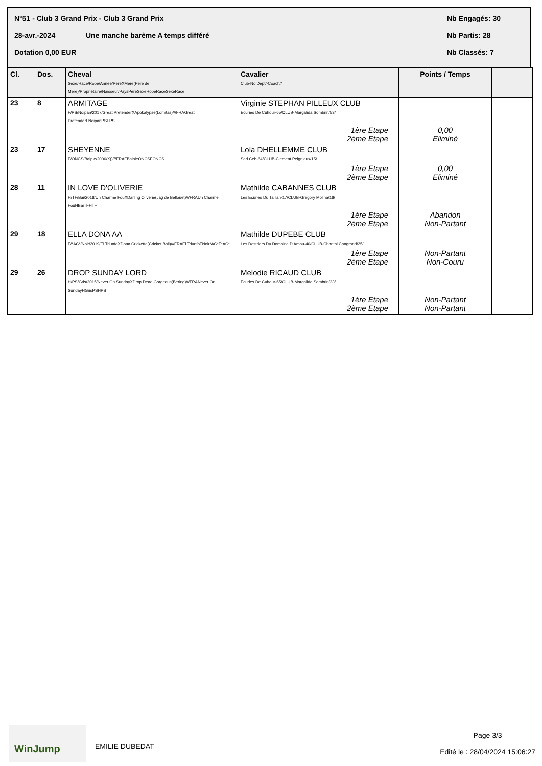N°51 - Club 3 Grand Prix - Club 3 Grand Prix Nb Engagés: 30
28-avr.-2024 Une manche barème A temps différé Nb Partis: 28
Dotation 0,00 EUR Nb Classés: 7
| Cl. | Dos. | Cheval Sexe/Race/Robe/Année/PèreXMère(Père de Mère)/Propriétaire/Naisseur/PaysPèreSexeRobeRaceSexeRace | Cavalier Club-No Dept/-Coach// | Points / Temps | |
| --- | --- | --- | --- | --- | --- |
| 23 | 8 | ARMITAGE F/PS/Noipan/2017/Great PretenderXApokalypse(Lomitas)///FRAGreat PretenderFNoipanPSFPS | Virginie STEPHAN PILLEUX CLUB Ecuries De Cuhour-65/CLUB-Margalida Sombrin/53/ | | |
| | | | 1ère Etape 2ème Etape | 0,00 Eliminé | |
| 23 | 17 | SHEYENNE F/ONCS/Baipie/2006/X()///FRAFBaipieONCSFONCS | Lola DHELLEMME CLUB Sarl Ceb-64/CLUB-Clement Peignieux/15/ | | |
| | | | 1ère Etape 2ème Etape | 0,00 Eliminé | |
| 28 | 11 | IN LOVE D'OLIVERIE H/TF/Bai/2018/Un Charme FouXDarling Oliverie(Jag de Bellouet)///FRAUn Charme FouHBaiTFHTF | Mathilde CABANNES CLUB Les Ecuries Du Taillan-17/CLUB-Gregory Molina/18/ | | |
| | | | 1ère Etape 2ème Etape | Abandon Non-Partant | |
| 29 | 18 | ELLA DONA AA F/*AC*/Noir/2019/El TriunfoXDona Crickette(Cricket Ball)///FRAEl TriunfoFNoir*AC*F*AC* | Mathilde DUPEBE CLUB Les Destriers Du Domaine D Amou-40/CLUB-Chantal Cangrand/25/ | | |
| | | | 1ère Etape 2ème Etape | Non-Partant Non-Couru | |
| 29 | 26 | DROP SUNDAY LORD H/PS/Gris/2015/Never On SundayXDrop Dead Gorgeous(Bering)///FRANever On SundayHGrisPSHPS | Melodie RICAUD CLUB Ecuries De Cuhour-65/CLUB-Margalida Sombrin/23/ | | |
| | | | 1ère Etape 2ème Etape | Non-Partant Non-Partant | |
WinJump
EMILIE DUBEDAT
Page 3/3
Edité le : 28/04/2024 15:06:27